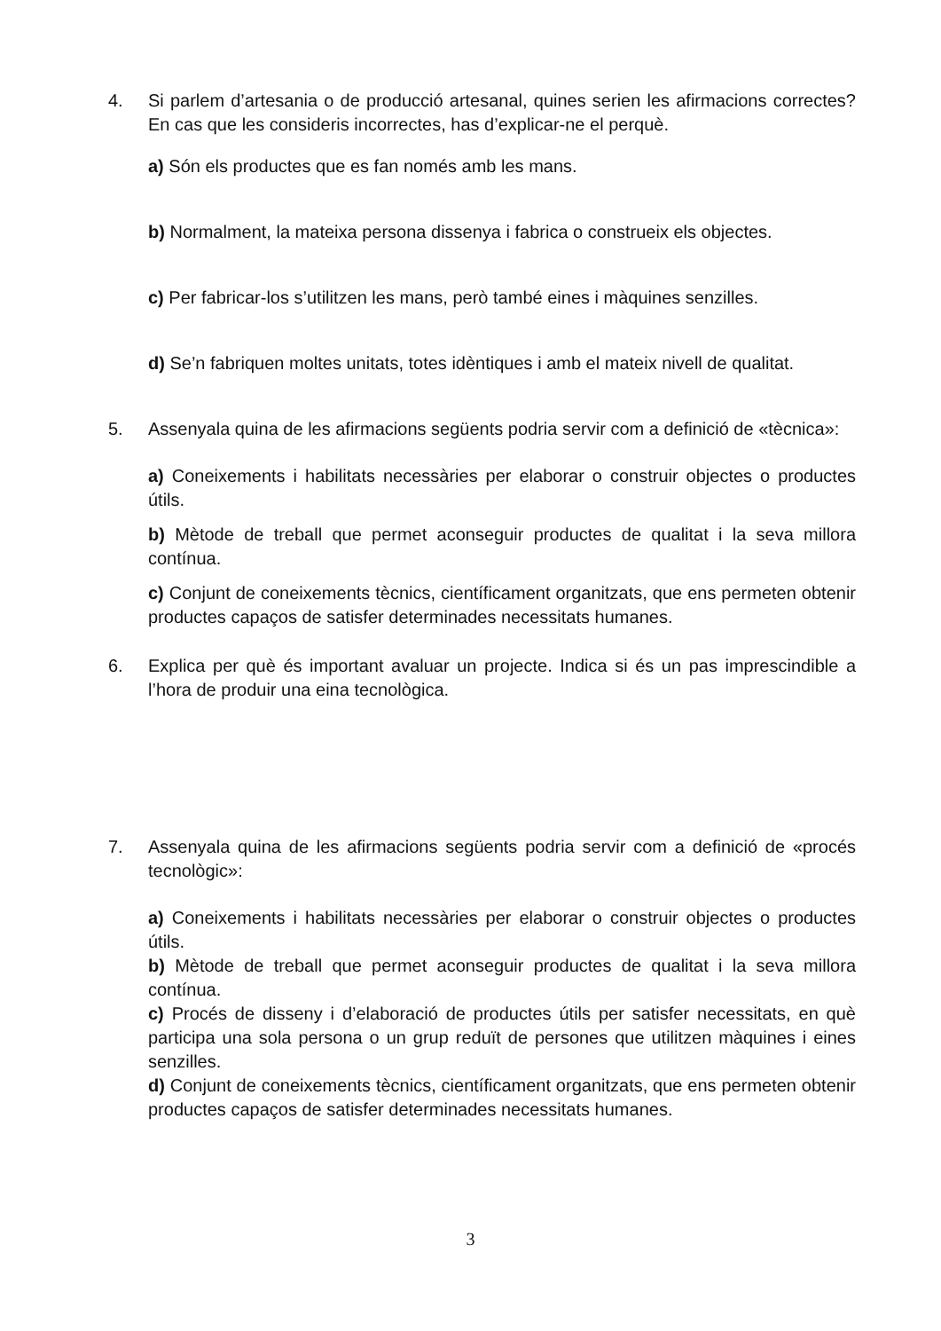4.
Si parlem d’artesania o de producció artesanal, quines serien les afirmacions correctes? En cas que les consideris incorrectes, has d’explicar-ne el perquè.
a) Són els productes que es fan només amb les mans.
b) Normalment, la mateixa persona dissenya i fabrica o construeix els objectes.
c) Per fabricar-los s’utilitzen les mans, però també eines i màquines senzilles.
d) Se’n fabriquen moltes unitats, totes idèntiques i amb el mateix nivell de qualitat.
5.
Assenyala quina de les afirmacions següents podria servir com a definició de «tècnica»:
a) Coneixements i habilitats necessàries per elaborar o construir objectes o productes útils.
b) Mètode de treball que permet aconseguir productes de qualitat i la seva millora contínua.
c) Conjunt de coneixements tècnics, científicament organitzats, que ens permeten obtenir productes capaços de satisfer determinades necessitats humanes.
6.
Explica per què és important avaluar un projecte. Indica si és un pas imprescindible a l’hora de produir una eina tecnològica.
7.
Assenyala quina de les afirmacions següents podria servir com a definició de «procés tecnològic»:
a) Coneixements i habilitats necessàries per elaborar o construir objectes o productes útils.
b) Mètode de treball que permet aconseguir productes de qualitat i la seva millora contínua.
c) Procés de disseny i d’elaboració de productes útils per satisfer necessitats, en què participa una sola persona o un grup reduït de persones que utilitzen màquines i eines senzilles.
d) Conjunt de coneixements tècnics, científicament organitzats, que ens permeten obtenir productes capaços de satisfer determinades necessitats humanes.
3